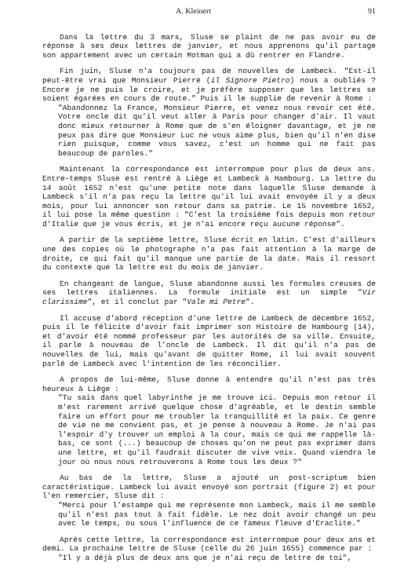A. Kleinert 91
Dans la lettre du 3 mars, Sluse se plaint de ne pas avoir eu de réponse à ses deux lettres de janvier, et nous apprenons qu'il partage son appartement avec un certain Motman qui a dû rentrer en Flandre.
Fin juin, Sluse n'a toujours pas de nouvelles de Lambeck. "Est-il peut-être vrai que Monsieur Pierre (il Signore Pietro) nous a oubliés ? Encore je ne puis le croire, et je préfère supposer que les lettres se soient égarées en cours de route." Puis il le supplie de revenir à Rome :
"Abandonnez la France, Monsieur Pierre, et venez nous revoir cet été. Votre oncle dit qu'il veut aller à Paris pour changer d'air. Il vaut donc mieux retourner à Rome que de s'en éloigner davantage, et je ne peux pas dire que Monsieur Luc ne vous aime plus, bien qu'il n'en dise rien puisque, comme vous savez, c'est un homme qui ne fait pas beaucoup de paroles."
Maintenant la correspondance est interrompue pour plus de deux ans. Entre-temps Sluse est rentré à Liège et Lambeck à Hambourg. La lettre du 14 août 1652 n'est qu'une petite note dans laquelle Sluse demande à Lambeck s'il n'a pas reçu la lettre qu'il lui avait envoyée il y a deux mois, pour lui annoncer son retour dans sa patrie. Le 15 novembre 1652, il lui pose la même question : "C'est la troisième fois depuis mon retour d'Italie que je vous écris, et je n'ai encore reçu aucune réponse".
A partir de la septième lettre, Sluse écrit en latin. C'est d'ailleurs une des copies où le photographe n'a pas fait attention à la marge de droite, ce qui fait qu'il manque une partie de la date. Mais il ressort du contexte que la lettre est du mois de janvier.
En changeant de langue, Sluse abandonne aussi les formules creuses de ses lettres italiennes. La formule initiale est un simple "Vir clarissime", et il conclut par "Vale mi Petre".
Il accuse d'abord réception d'une lettre de Lambeck de décembre 1652, puis il le félicite d'avoir fait imprimer son Histoire de Hambourg (14), et d'avoir été nommé professeur par les autorités de sa ville. Ensuite, il parle à nouveau de l'oncle de Lambeck. Il dit qu'il n'a pas de nouvelles de lui, mais qu'avant de quitter Rome, il lui avait souvent parlé de Lambeck avec l'intention de les réconcilier.
A propos de lui-même, Sluse donne à entendre qu'il n'est pas très heureux à Liège :
"Tu sais dans quel labyrinthe je me trouve ici. Depuis mon retour il m'est rarement arrivé quelque chose d'agréable, et le destin semble faire un effort pour me troubler la tranquillité et la paix. Ce genre de vie ne me convient pas, et je pense à nouveau à Rome. Je n'ai pas l'espoir d'y trouver un emploi à la cour, mais ce qui me rappelle là-bas, ce sont (...) beaucoup de choses qu'on ne peut pas exprimer dans une lettre, et qu'il faudrait discuter de vive voix. Quand viendra le jour où nous nous retrouverons à Rome tous les deux ?"
Au bas de la lettre, Sluse a ajouté un post-scriptum bien caractéristique. Lambeck lui avait envoyé son portrait (figure 2) et pour l'en remercier, Sluse dit :
"Merci pour l'estampe qui me représente mon Lambeck, mais il me semble qu'il n'est pas tout à fait fidèle. Le nez doit avoir changé un peu avec le temps, ou sous l'influence de ce fameux fleuve d'Eraclite."
Après cette lettre, la correspondance est interrompue pour deux ans et demi. La prochaine lettre de Sluse (celle du 26 juin 1655) commence par :
"Il y a déjà plus de deux ans que je n'ai reçu de lettre de toi",